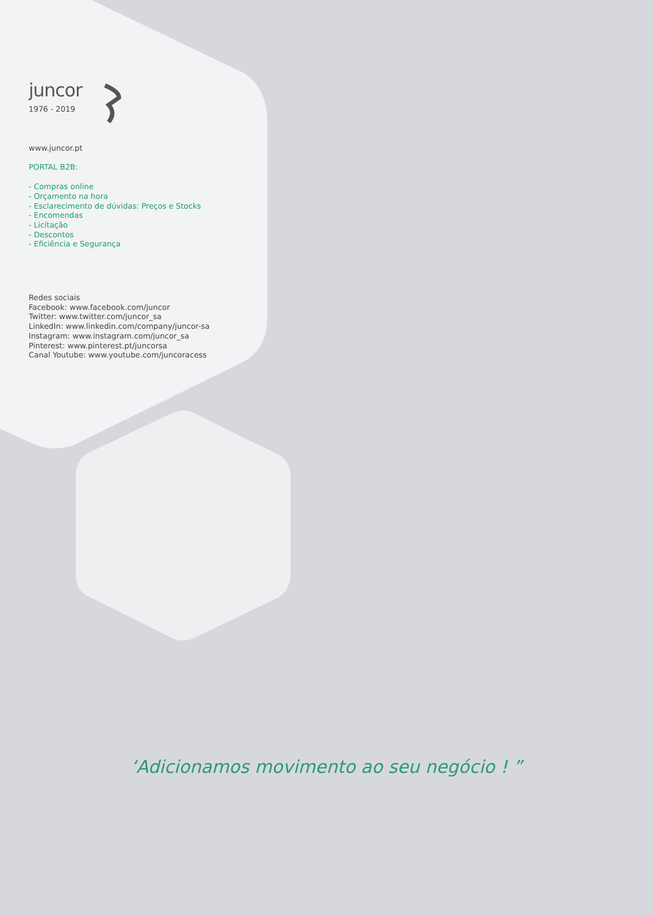juncor
1976 - 2019
www.juncor.pt
PORTAL B2B:
- Compras online
- Orçamento na hora
- Esclarecimento de dúvidas: Preços e Stocks
- Encomendas
- Licitação
- Descontos
- Eficiência e Segurança
Redes sociais
Facebook: www.facebook.com/juncor
Twitter: www.twitter.com/juncor_sa
LinkedIn: www.linkedin.com/company/juncor-sa
Instagram: www.instagram.com/juncor_sa
Pinterest: www.pinterest.pt/juncorsa
Canal Youtube: www.youtube.com/juncoracess
‘Adicionamos movimento ao seu negócio ! ”